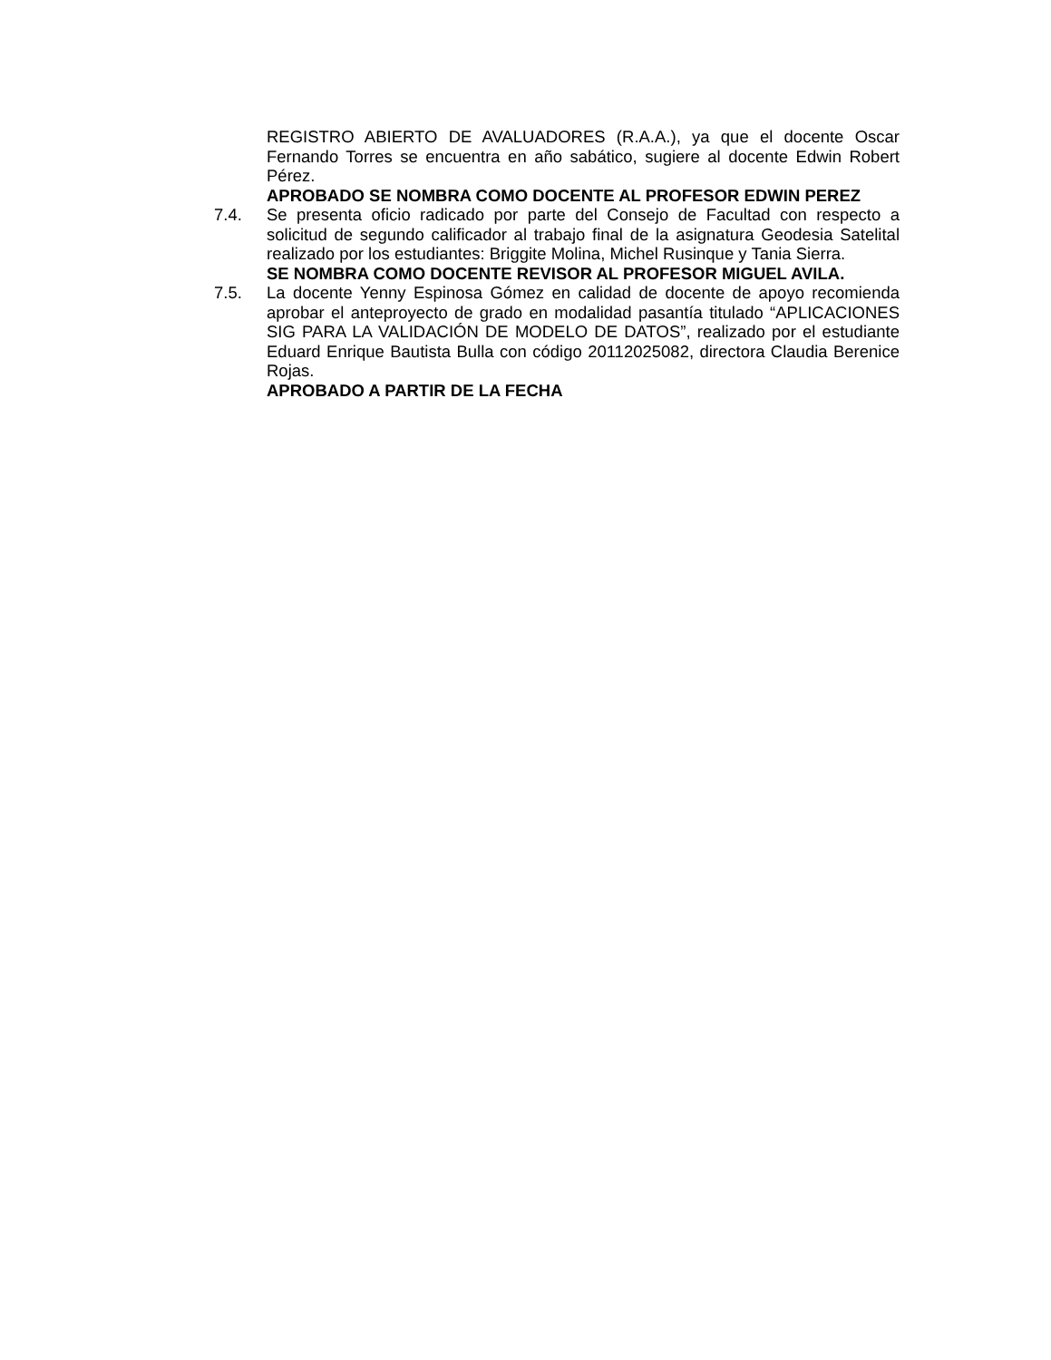REGISTRO ABIERTO DE AVALUADORES (R.A.A.), ya que el docente Oscar Fernando Torres se encuentra en año sabático, sugiere al docente Edwin Robert Pérez.
APROBADO SE NOMBRA COMO DOCENTE AL PROFESOR EDWIN PEREZ
7.4. Se presenta oficio radicado por parte del Consejo de Facultad con respecto a solicitud de segundo calificador al trabajo final de la asignatura Geodesia Satelital realizado por los estudiantes: Briggite Molina, Michel Rusinque y Tania Sierra.
SE NOMBRA COMO DOCENTE REVISOR AL PROFESOR MIGUEL AVILA.
7.5. La docente Yenny Espinosa Gómez en calidad de docente de apoyo recomienda aprobar el anteproyecto de grado en modalidad pasantía titulado “APLICACIONES SIG PARA LA VALIDACIÓN DE MODELO DE DATOS”, realizado por el estudiante Eduard Enrique Bautista Bulla con código 20112025082, directora Claudia Berenice Rojas.
APROBADO A PARTIR DE LA FECHA